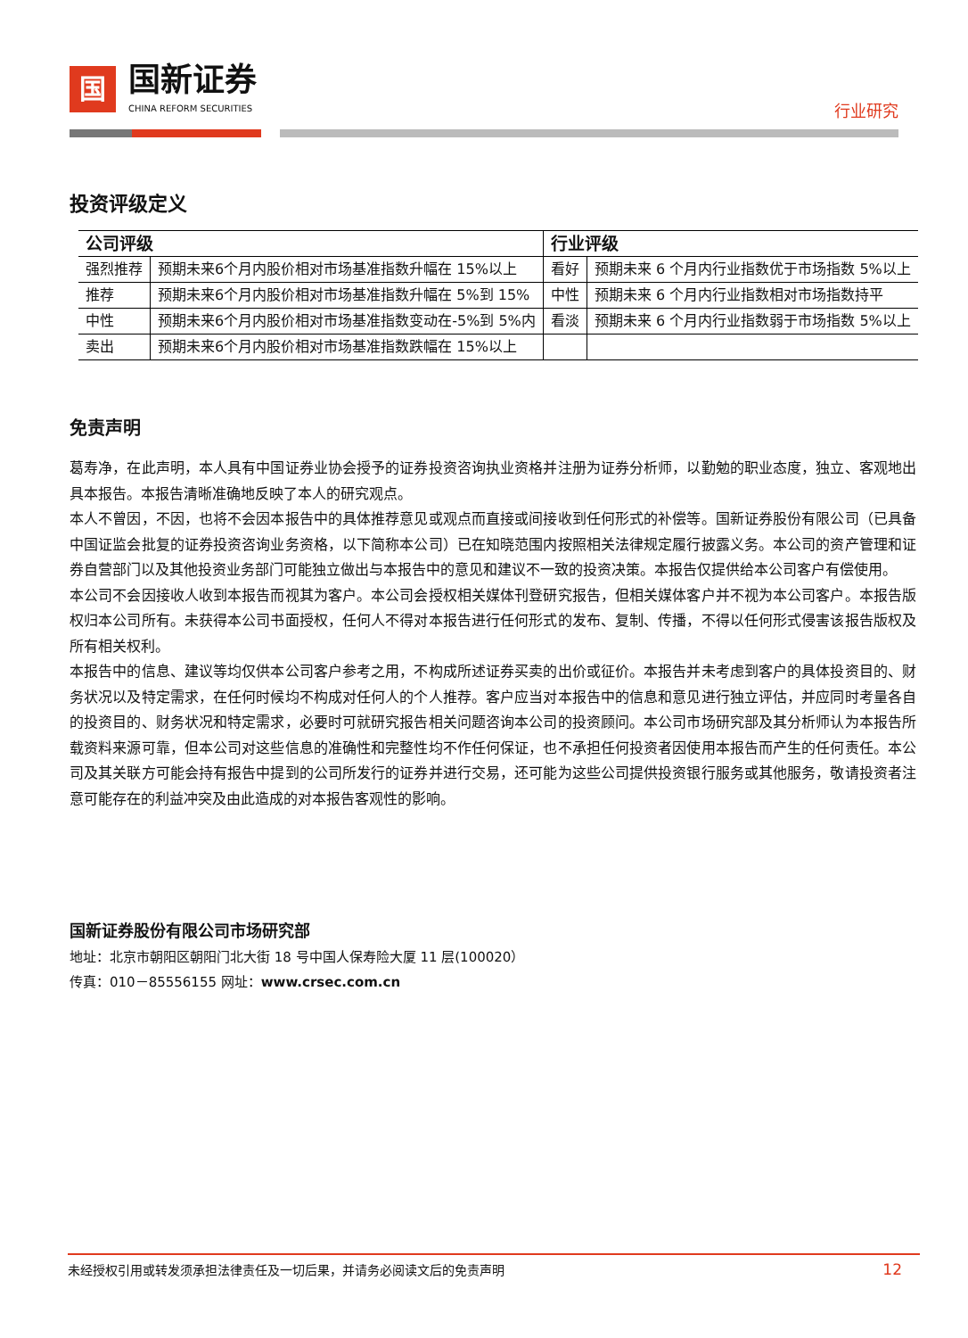国
国新证券
CHINA REFORM SECURITIES
行业研究
投资评级定义
| 公司评级 | | 行业评级 | |
| --- | --- | --- | --- |
| 强烈推荐 | 预期未来6个月内股价相对市场基准指数升幅在 15%以上 | 看好 | 预期未来 6 个月内行业指数优于市场指数 5%以上 |
| 推荐 | 预期未来6个月内股价相对市场基准指数升幅在 5%到 15% | 中性 | 预期未来 6 个月内行业指数相对市场指数持平 |
| 中性 | 预期未来6个月内股价相对市场基准指数变动在-5%到 5%内 | 看淡 | 预期未来 6 个月内行业指数弱于市场指数 5%以上 |
| 卖出 | 预期未来6个月内股价相对市场基准指数跌幅在 15%以上 | | |
免责声明
葛寿净，在此声明，本人具有中国证券业协会授予的证券投资咨询执业资格并注册为证券分析师，以勤勉的职业态度，独立、客观地出具本报告。本报告清晰准确地反映了本人的研究观点。
本人不曾因，不因，也将不会因本报告中的具体推荐意见或观点而直接或间接收到任何形式的补偿等。国新证券股份有限公司（已具备中国证监会批复的证券投资咨询业务资格，以下简称本公司）已在知晓范围内按照相关法律规定履行披露义务。本公司的资产管理和证券自营部门以及其他投资业务部门可能独立做出与本报告中的意见和建议不一致的投资决策。本报告仅提供给本公司客户有偿使用。
本公司不会因接收人收到本报告而视其为客户。本公司会授权相关媒体刊登研究报告，但相关媒体客户并不视为本公司客户。本报告版权归本公司所有。未获得本公司书面授权，任何人不得对本报告进行任何形式的发布、复制、传播，不得以任何形式侵害该报告版权及所有相关权利。
本报告中的信息、建议等均仅供本公司客户参考之用，不构成所述证券买卖的出价或征价。本报告并未考虑到客户的具体投资目的、财务状况以及特定需求，在任何时候均不构成对任何人的个人推荐。客户应当对本报告中的信息和意见进行独立评估，并应同时考量各自的投资目的、财务状况和特定需求，必要时可就研究报告相关问题咨询本公司的投资顾问。本公司市场研究部及其分析师认为本报告所载资料来源可靠，但本公司对这些信息的准确性和完整性均不作任何保证，也不承担任何投资者因使用本报告而产生的任何责任。本公司及其关联方可能会持有报告中提到的公司所发行的证券并进行交易，还可能为这些公司提供投资银行服务或其他服务，敬请投资者注意可能存在的利益冲突及由此造成的对本报告客观性的影响。
国新证券股份有限公司市场研究部
地址：北京市朝阳区朝阳门北大街 18 号中国人保寿险大厦 11 层(100020）
传真：010－85556155 网址：www.crsec.com.cn
未经授权引用或转发须承担法律责任及一切后果，并请务必阅读文后的免责声明 12